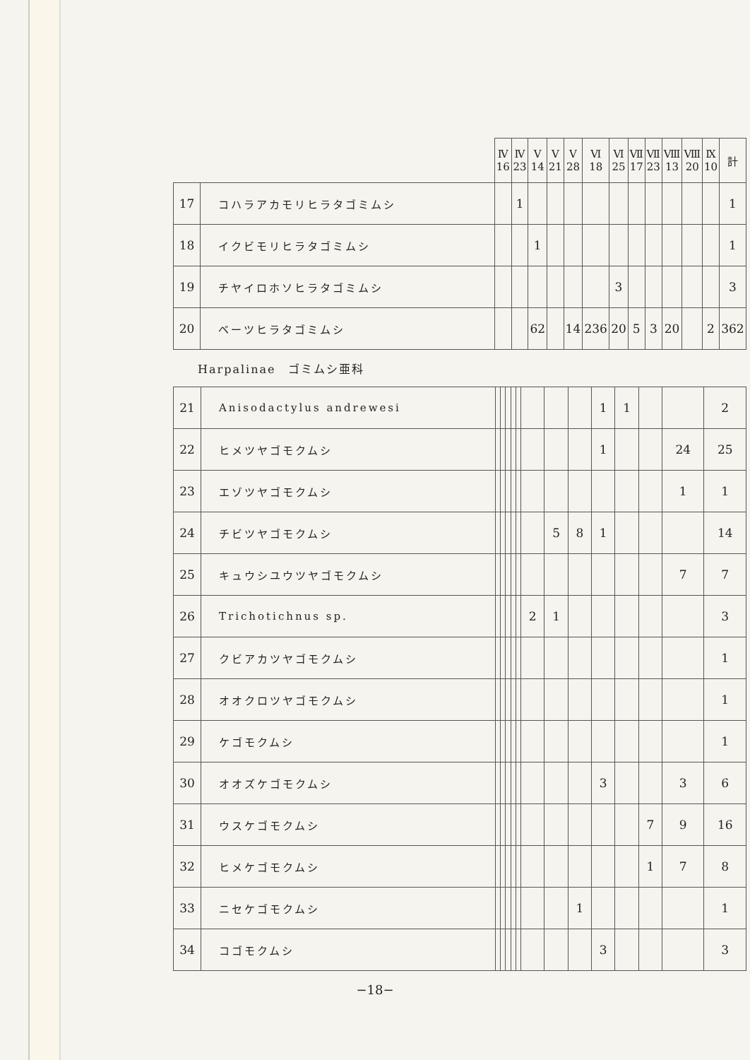| | | Ⅳ 16 | Ⅳ 23 | Ⅴ 14 | Ⅴ 21 | Ⅴ 28 | Ⅵ 18 | Ⅵ 25 | Ⅶ 17 | Ⅶ 23 | Ⅷ 13 | Ⅷ 20 | Ⅸ 10 | 計 |
| 17 | コハラアカモリヒラタゴミムシ | | 1 | | | | | | | | | | | 1 |
| 18 | イクビモリヒラタゴミムシ | | | 1 | | | | | | | | | | 1 |
| 19 | チヤイロホソヒラタゴミムシ | | | | | | | 3 | | | | | | 3 |
| 20 | ベーツヒラタゴミムシ | | | 62 | | 14 | 236 | 20 | 5 | 3 | 20 | | 2 | 362 |
Harpalinae　ゴミムシ亜科
| 21 | Anisodactylus andrewesi | | | | | | | | | 1 | 1 | | | 2 |
| 22 | ヒメツヤゴモクムシ | | | | | | | | | 1 | | | 24 | 25 |
| 23 | エゾツヤゴモクムシ | | | | | | | | | | | | 1 | 1 |
| 24 | チビツヤゴモクムシ | | | | | | | 5 | 8 | 1 | | | | 14 |
| 25 | キュウシユウツヤゴモクムシ | | | | | | | | | | | | 7 | 7 |
| 26 | Trichotichnus sp. | | | | | | 2 | 1 | | | | | | 3 |
| 27 | クビアカツヤゴモクムシ | | | | | | | | | | | | | 1 |
| 28 | オオクロツヤゴモクムシ | | | | | | | | | | | | | 1 |
| 29 | ケゴモクムシ | | | | | | | | | | | | | 1 |
| 30 | オオズケゴモクムシ | | | | | | | | | 3 | | | 3 | 6 |
| 31 | ウスケゴモクムシ | | | | | | | | | | | 7 | 9 | 16 |
| 32 | ヒメケゴモクムシ | | | | | | | | | | | 1 | 7 | 8 |
| 33 | ニセケゴモクムシ | | | | | | | | 1 | | | | | 1 |
| 34 | コゴモクムシ | | | | | | | | | 3 | | | | 3 |
−18−